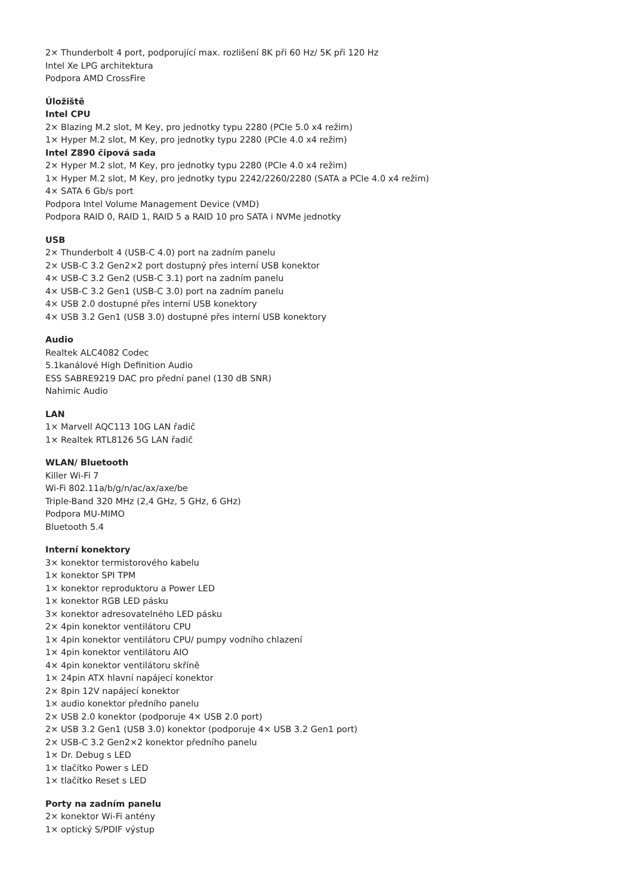2× Thunderbolt 4 port, podporující max. rozlišení 8K při 60 Hz/ 5K při 120 Hz
Intel Xe LPG architektura
Podpora AMD CrossFire
Úložiště
Intel CPU
2× Blazing M.2 slot, M Key, pro jednotky typu 2280 (PCIe 5.0 x4 režim)
1× Hyper M.2 slot, M Key, pro jednotky typu 2280 (PCIe 4.0 x4 režim)
Intel Z890 čipová sada
2× Hyper M.2 slot, M Key, pro jednotky typu 2280 (PCIe 4.0 x4 režim)
1× Hyper M.2 slot, M Key, pro jednotky typu 2242/2260/2280 (SATA a PCIe 4.0 x4 režim)
4× SATA 6 Gb/s port
Podpora Intel Volume Management Device (VMD)
Podpora RAID 0, RAID 1, RAID 5 a RAID 10 pro SATA i NVMe jednotky
USB
2× Thunderbolt 4 (USB-C 4.0) port na zadním panelu
2× USB-C 3.2 Gen2×2 port dostupný přes interní USB konektor
4× USB-C 3.2 Gen2 (USB-C 3.1) port na zadním panelu
4× USB-C 3.2 Gen1 (USB-C 3.0) port na zadním panelu
4× USB 2.0 dostupné přes interní USB konektory
4× USB 3.2 Gen1 (USB 3.0) dostupné přes interní USB konektory
Audio
Realtek ALC4082 Codec
5.1kanálové High Definition Audio
ESS SABRE9219 DAC pro přední panel (130 dB SNR)
Nahimic Audio
LAN
1× Marvell AQC113 10G LAN řadič
1× Realtek RTL8126 5G LAN řadič
WLAN/ Bluetooth
Killer Wi-Fi 7
Wi-Fi 802.11a/b/g/n/ac/ax/axe/be
Triple-Band 320 MHz (2,4 GHz, 5 GHz, 6 GHz)
Podpora MU-MIMO
Bluetooth 5.4
Interní konektory
3× konektor termistorového kabelu
1× konektor SPI TPM
1× konektor reproduktoru a Power LED
1× konektor RGB LED pásku
3× konektor adresovatelného LED pásku
2× 4pin konektor ventilátoru CPU
1× 4pin konektor ventilátoru CPU/ pumpy vodního chlazení
1× 4pin konektor ventilátoru AIO
4× 4pin konektor ventilátoru skříně
1× 24pin ATX hlavní napájecí konektor
2× 8pin 12V napájecí konektor
1× audio konektor předního panelu
2× USB 2.0 konektor (podporuje 4× USB 2.0 port)
2× USB 3.2 Gen1 (USB 3.0) konektor (podporuje 4× USB 3.2 Gen1 port)
2× USB-C 3.2 Gen2×2 konektor předního panelu
1× Dr. Debug s LED
1× tlačítko Power s LED
1× tlačítko Reset s LED
Porty na zadním panelu
2× konektor Wi-Fi antény
1× optický S/PDIF výstup